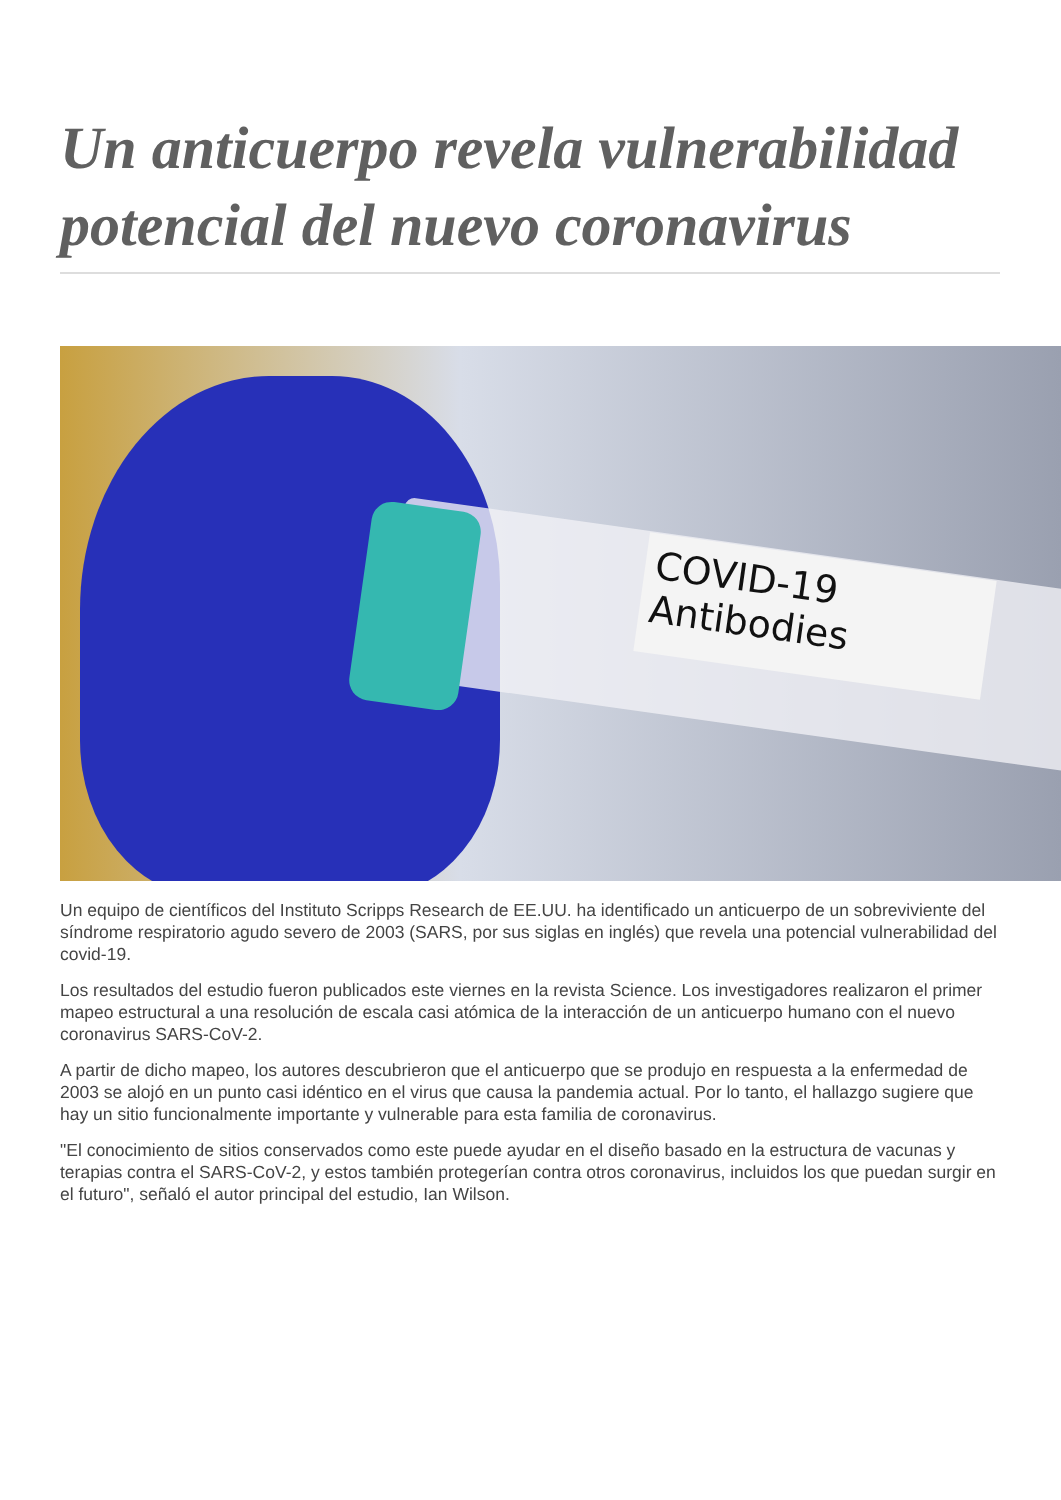Un anticuerpo revela vulnerabilidad potencial del nuevo coronavirus
COVID-19
Antibodies
Un equipo de científicos del Instituto Scripps Research de EE.UU. ha identificado un anticuerpo de un sobreviviente del síndrome respiratorio agudo severo de 2003 (SARS, por sus siglas en inglés) que revela una potencial vulnerabilidad del covid-19.
Los resultados del estudio fueron publicados este viernes en la revista Science. Los investigadores realizaron el primer mapeo estructural a una resolución de escala casi atómica de la interacción de un anticuerpo humano con el nuevo coronavirus SARS-CoV-2.
A partir de dicho mapeo, los autores descubrieron que el anticuerpo que se produjo en respuesta a la enfermedad de 2003 se alojó en un punto casi idéntico en el virus que causa la pandemia actual. Por lo tanto, el hallazgo sugiere que hay un sitio funcionalmente importante y vulnerable para esta familia de coronavirus.
"El conocimiento de sitios conservados como este puede ayudar en el diseño basado en la estructura de vacunas y terapias contra el SARS-CoV-2, y estos también protegerían contra otros coronavirus, incluidos los que puedan surgir en el futuro", señaló el autor principal del estudio, Ian Wilson.